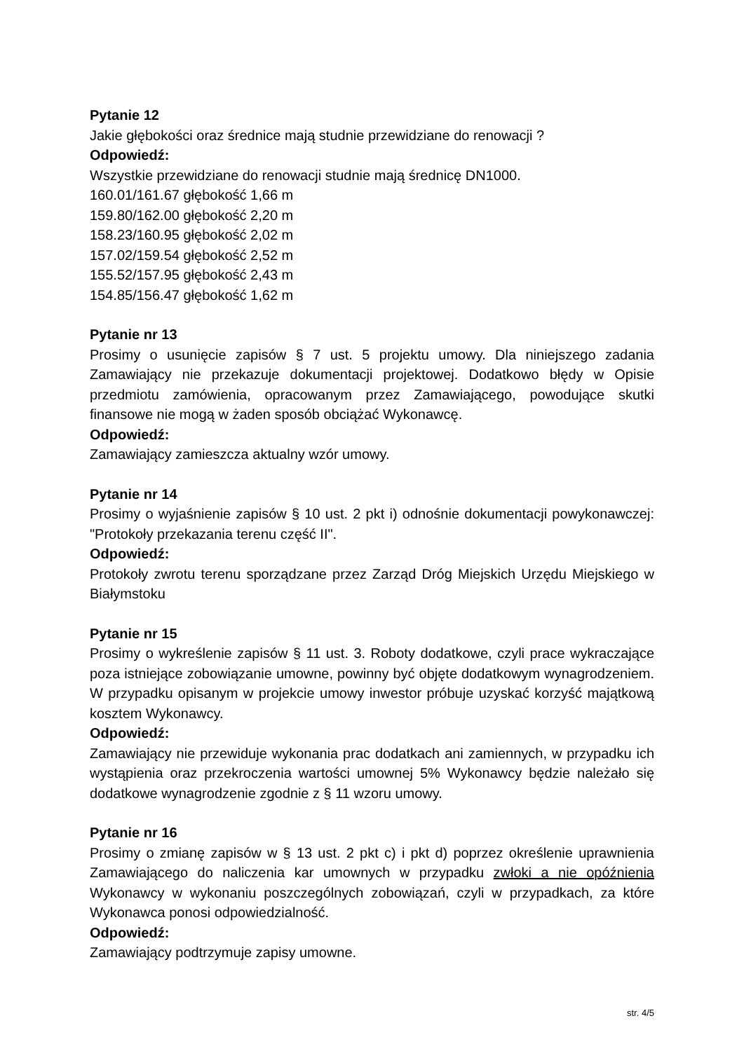Pytanie 12
Jakie głębokości oraz średnice mają studnie przewidziane do renowacji ?
Odpowiedź:
Wszystkie przewidziane do renowacji studnie mają średnicę DN1000.
160.01/161.67 głębokość 1,66 m
159.80/162.00 głębokość 2,20 m
158.23/160.95 głębokość 2,02 m
157.02/159.54 głębokość 2,52 m
155.52/157.95 głębokość 2,43 m
154.85/156.47 głębokość 1,62 m
Pytanie nr 13
Prosimy o usunięcie zapisów § 7 ust. 5 projektu umowy. Dla niniejszego zadania Zamawiający nie przekazuje dokumentacji projektowej. Dodatkowo błędy w Opisie przedmiotu zamówienia, opracowanym przez Zamawiającego, powodujące skutki finansowe nie mogą w żaden sposób obciążać Wykonawcę.
Odpowiedź:
Zamawiający zamieszcza aktualny wzór umowy.
Pytanie nr 14
Prosimy o wyjaśnienie zapisów § 10 ust. 2 pkt i) odnośnie dokumentacji powykonawczej: "Protokoły przekazania terenu część II".
Odpowiedź:
Protokoły zwrotu terenu sporządzane przez Zarząd Dróg Miejskich Urzędu Miejskiego w Białymstoku
Pytanie nr 15
Prosimy o wykreślenie zapisów § 11 ust. 3. Roboty dodatkowe, czyli prace wykraczające poza istniejące zobowiązanie umowne, powinny być objęte dodatkowym wynagrodzeniem. W przypadku opisanym w projekcie umowy inwestor próbuje uzyskać korzyść majątkową kosztem Wykonawcy.
Odpowiedź:
Zamawiający nie przewiduje wykonania prac dodatkach ani zamiennych, w przypadku ich wystąpienia oraz przekroczenia wartości umownej 5% Wykonawcy będzie należało się dodatkowe wynagrodzenie zgodnie z § 11 wzoru umowy.
Pytanie nr 16
Prosimy o zmianę zapisów w § 13 ust. 2 pkt c) i pkt d) poprzez określenie uprawnienia Zamawiającego do naliczenia kar umownych w przypadku zwłoki a nie opóźnienia Wykonawcy w wykonaniu poszczególnych zobowiązań, czyli w przypadkach, za które Wykonawca ponosi odpowiedzialność.
Odpowiedź:
Zamawiający podtrzymuje zapisy umowne.
str. 4/5